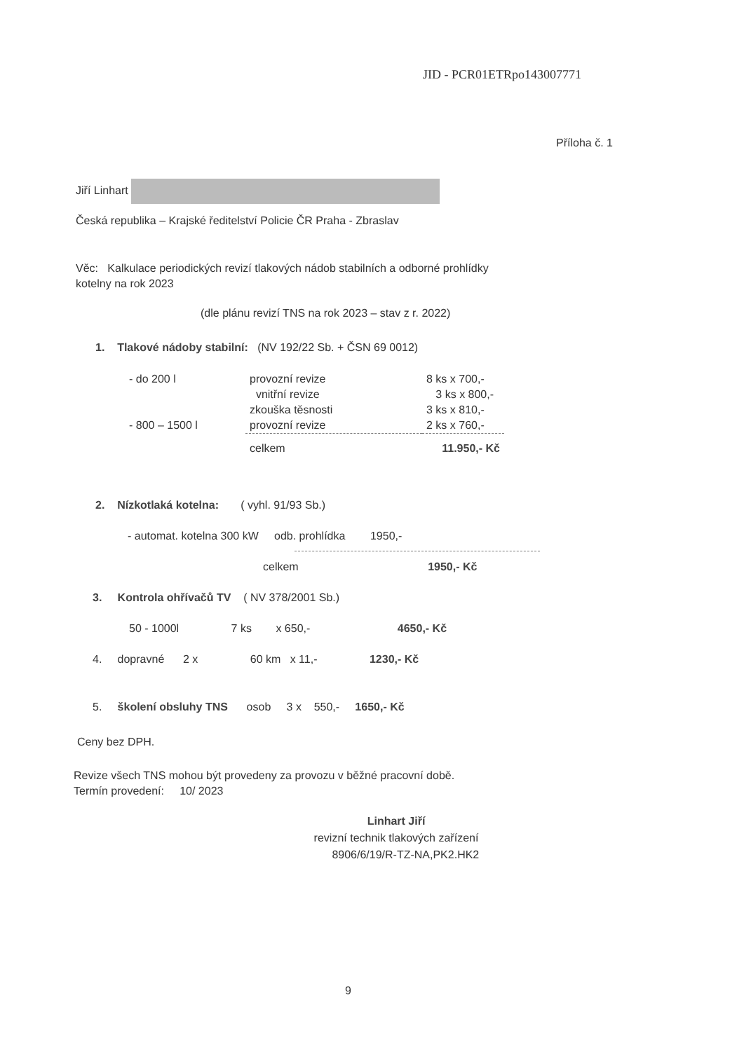JID - PCR01ETRpo143007771
Příloha č. 1
Jiří Linhart
Česká republika – Krajské ředitelství Policie ČR Praha - Zbraslav
Věc: Kalkulace periodických revizí tlakových nádob stabilních a odborné prohlídky kotelny na rok 2023
(dle plánu revizí TNS na rok 2023 – stav z r. 2022)
1. Tlakové nádoby stabilní: (NV 192/22 Sb. + ČSN 69 0012)
| - do 200 l | provozní revize | 8 ks x 700,- |
| | vnitřní revize | 3 ks x 800,- |
| | zkouška těsnosti | 3 ks x 810,- |
| - 800 – 1500 l | provozní revize | 2 ks x 760,- |
| | celkem | 11.950,- Kč |
2. Nízkotlaká kotelna: ( vyhl. 91/93 Sb.)
- automat. kotelna 300 kW odb. prohlídka 1950,-
celkem 1950,- Kč
3. Kontrola ohřívačů TV ( NV 378/2001 Sb.)
50 - 1000l 7 ks x 650,- 4650,- Kč
4. dopravné 2 x 60 km x 11,- 1230,- Kč
5. školení obsluhy TNS osob 3 x 550,- 1650,- Kč
Ceny bez DPH.
Revize všech TNS mohou být provedeny za provozu v běžné pracovní době.
Termín provedení: 10/ 2023
Linhart Jiří
revizní technik tlakových zařízení
8906/6/19/R-TZ-NA,PK2.HK2
9